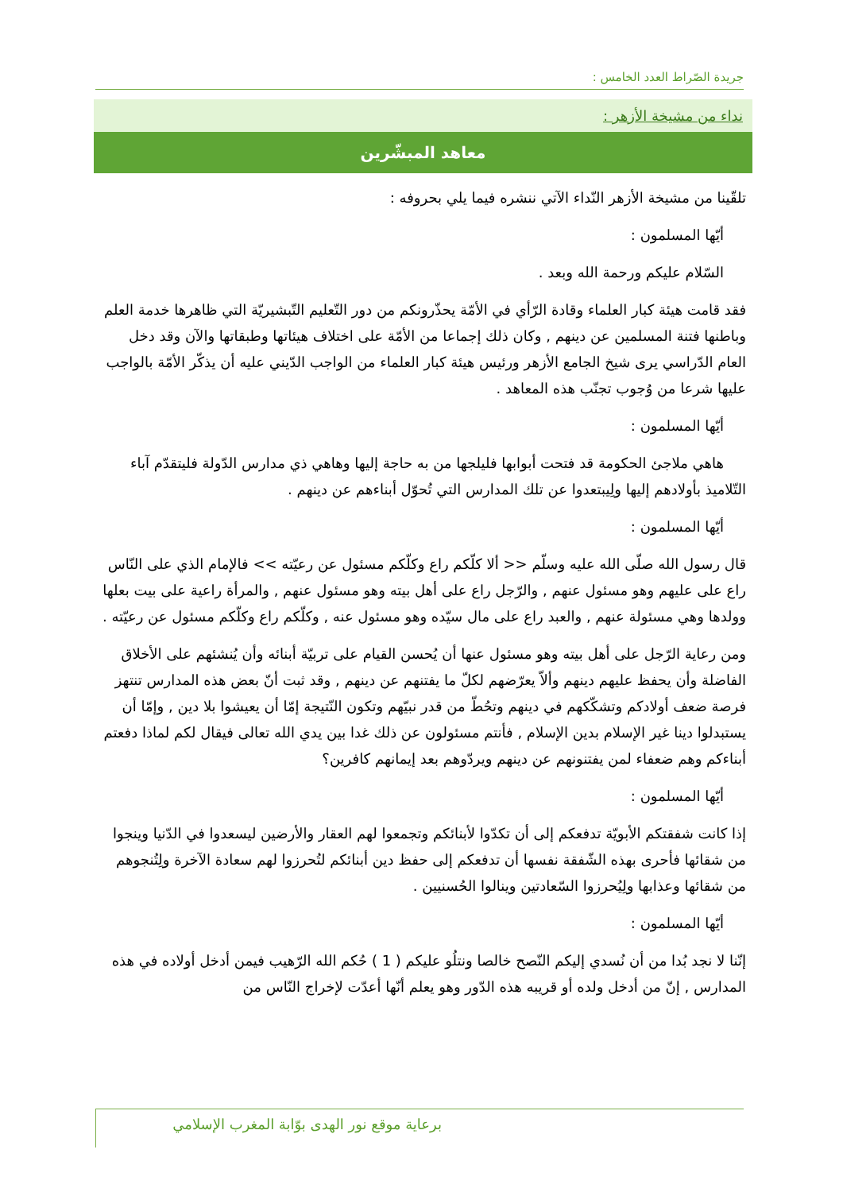جريدة الصّراط العدد الخامس :
نداء من مشيخة الأزهر :
معاهد المبشّرين
تلقّينا من مشيخة الأزهر النّداء الآتي ننشره فيما يلي بحروفه :
أيّها المسلمون :
السّلام عليكم ورحمة الله وبعد .
فقد قامت هيئة كبار العلماء وقادة الرّأي في الأمّة يحذّرونكم من دور التّعليم التّبشيريّة التي ظاهرها خدمة العلم وباطنها فتنة المسلمين عن دينهم , وكان ذلك إجماعا من الأمّة على اختلاف هيئاتها وطبقاتها والآن وقد دخل العام الدّراسي يرى شيخ الجامع الأزهر ورئيس هيئة كبار العلماء من الواجب الدّيني عليه أن يذكّر الأمّة بالواجب عليها شرعا من وُجوب تجنّب هذه المعاهد .
أيّها المسلمون :
هاهي ملاجئ الحكومة قد فتحت أبوابها فليلجها من به حاجة إليها وهاهي ذي مدارس الدّولة فليتقدّم آباء التّلاميذ بأولادهم إليها ولِيبتعدوا عن تلك المدارس التي تُحوّل أبناءهم عن دينهم .
أيّها المسلمون :
قال رسول الله صلّى الله عليه وسلّم << ألا كلّكم راع وكلّكم مسئول عن رعيّته >> فالإمام الذي على النّاس راع على عليهم وهو مسئول عنهم , والرّجل راع على أهل بيته وهو مسئول عنهم , والمرأة راعية على بيت بعلها وولدها وهي مسئولة عنهم , والعبد راع على مال سيّده وهو مسئول عنه , وكلّكم راع وكلّكم مسئول عن رعيّته .
ومن رعاية الرّجل على أهل بيته وهو مسئول عنها أن يُحسن القيام على تربيّة أبنائه وأن يُنشئهم على الأخلاق الفاضلة وأن يحفظ عليهم دينهم وألاّ يعرّضهم لكلّ ما يفتنهم عن دينهم , وقد ثبت أنّ بعض هذه المدارس تنتهز فرصة ضعف أولادكم وتشكّكهم في دينهم وتحُطّ من قدر نبيّهم وتكون النّتيجة إمّا أن يعيشوا بلا دين , وإمّا أن يستبدلوا دينا غير الإسلام بدين الإسلام , فأنتم مسئولون عن ذلك غدا بين يدي الله تعالى فيقال لكم لماذا دفعتم أبناءكم وهم ضعفاء لمن يفتنونهم عن دينهم ويردّوهم بعد إيمانهم كافرين؟
أيّها المسلمون :
إذا كانت شفقتكم الأبويّة تدفعكم إلى أن تكدّوا لأبنائكم وتجمعوا لهم العقار والأرضين ليسعدوا في الدّنيا وينجوا من شقائها فأحرى بهذه الشّفقة نفسها أن تدفعكم إلى حفظ دين أبنائكم لتُحرزوا لهم سعادة الآخرة ولِتُنجوهم من شقائها وعذابها ولِيُحرزوا السّعادتين وينالوا الحُسنيين .
أيّها المسلمون :
إنّنا لا نجد بُدا من أن نُسدي إليكم النّصح خالصا ونتلُو عليكم ( 1 ) حُكم الله الرّهيب فيمن أدخل أولاده في هذه المدارس , إنّ من أدخل ولده أو قريبه هذه الدّور وهو يعلم أنّها أعدّت لإخراج النّاس من
برعاية موقع نور الهدى بوّابة المغرب الإسلامي